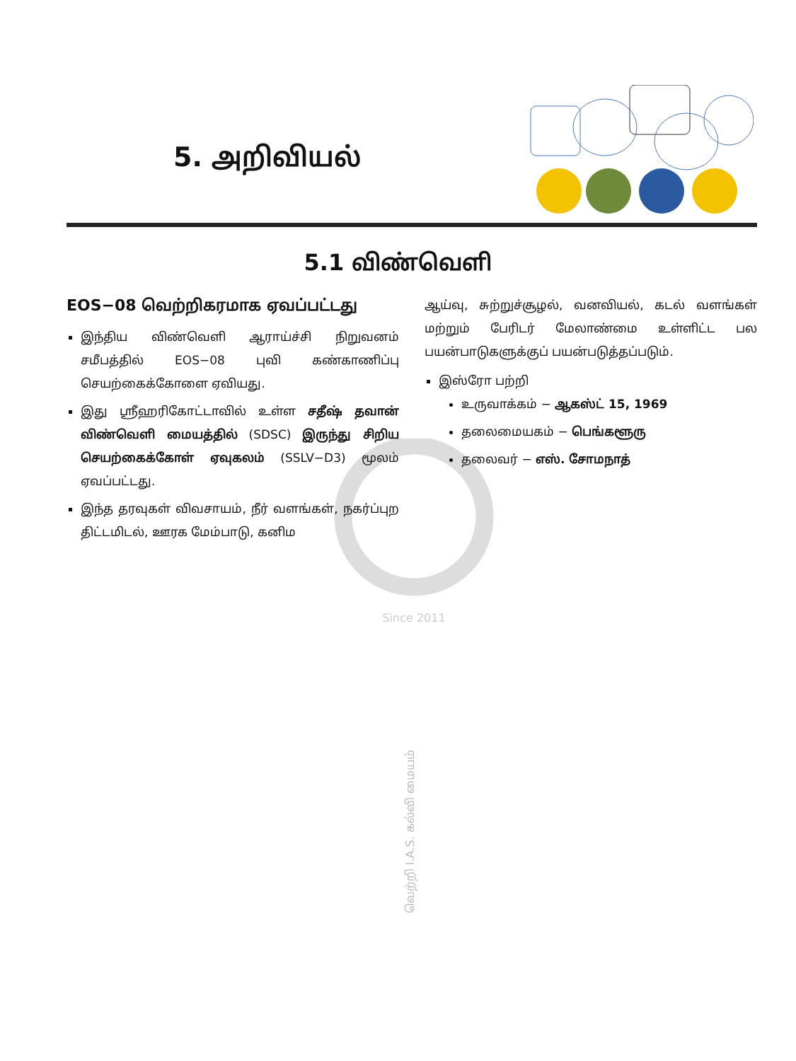5. அறிவியல்
5.1 விண்வெளி
Since 2011
EOS−08 வெற்றிகரமாக ஏவப்பட்டது
இந்திய விண்வெளி ஆராய்ச்சி நிறுவனம் சமீபத்தில் EOS−08 புவி கண்காணிப்பு செயற்கைக்கோளை ஏவியது.
இது ஸ்ரீஹரிகோட்டாவில் உள்ள சதீஷ் தவான் விண்வெளி மையத்தில் (SDSC) இருந்து சிறிய செயற்கைக்கோள் ஏவுகலம் (SSLV−D3) மூலம் ஏவப்பட்டது.
இந்த தரவுகள் விவசாயம், நீர் வளங்கள், நகர்ப்புற திட்டமிடல், ஊரக மேம்பாடு, கனிம
ஆய்வு, சுற்றுச்சூழல், வனவியல், கடல் வளங்கள் மற்றும் பேரிடர் மேலாண்மை உள்ளிட்ட பல பயன்பாடுகளுக்குப் பயன்படுத்தப்படும்.
இஸ்ரோ பற்றி
உருவாக்கம் − ஆகஸ்ட் 15, 1969
தலைமையகம் − பெங்களூரு
தலைவர் − எஸ். சோமநாத்
வெற்றி I.A.S. கல்வி மையம்